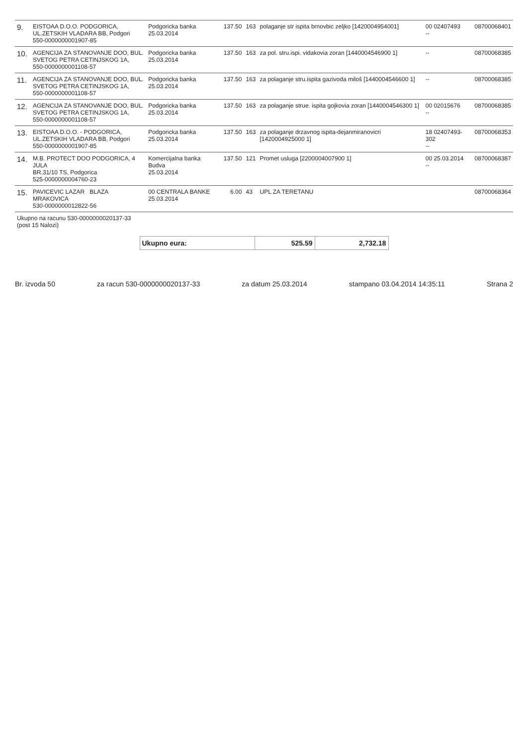| 9. | EISTOAA D.O.O. PODGORICA, UL.ZETSKIH VLADARA BB, Podgori 550-0000000001907-85 | Podgoricka banka 25.03.2014 | | 137.50 | 163 | polaganje str ispita brnovbic zeljko [1420004954001] | 00 02407493 -- | 08700068401 |
| 10. | AGENCIJA ZA STANOVANJE DOO, BUL. SVETOG PETRA CETINJSKOG 1A, 550-0000000001108-57 | Podgoricka banka 25.03.2014 | | 137.50 | 163 | za pol. stru.ispi. vidakovia zoran [1440004546900 1] | -- | 08700068385 |
| 11. | AGENCIJA ZA STANOVANJE DOO, BUL. SVETOG PETRA CETINJSKOG 1A, 550-0000000001108-57 | Podgoricka banka 25.03.2014 | | 137.50 | 163 | za polaganje stru.ispita gazivoda miloš [1440004546600 1] | -- | 08700068385 |
| 12. | AGENCIJA ZA STANOVANJE DOO, BUL. SVETOG PETRA CETINJSKOG 1A, 550-0000000001108-57 | Podgoricka banka 25.03.2014 | | 137.50 | 163 | za polaganje strue. ispita gojkovia zoran [1440004546300 1] | 00 02015676 -- | 08700068385 |
| 13. | EISTOAA D.O.O. - PODGORICA, UL.ZETSKIH VLADARA BB, Podgori 550-0000000001907-85 | Podgoricka banka 25.03.2014 | | 137.50 | 163 | za polaganje drzavnog ispita-dejanmiranovicri [1420004925000 1] | 18 02407493-302 -- | 08700068353 |
| 14. | M.B. PROTECT DOO PODGORICA, 4 JULA BR.31/10 TS, Podgorica 525-0000000004760-23 | Komercijalna banka Budva 25.03.2014 | | 137.50 | 121 | Promet usluga [2200004007900 1] | 00 25.03.2014 -- | 08700068387 |
| 15. | PAVICEVIC LAZAR BLAZA MRAKOVICA 530-0000000012822-56 | 00 CENTRALA BANKE 25.03.2014 | | 6.00 | 43 | UPL ZA TERETANU | | 08700068364 |
| Ukupno na racunu 530-0000000020137-33 (post 15 Nalozi) | | | | | | | | |
| Ukupno eura: | 525.59 | 2,732.18 |
Br. izvoda 50 za racun 530-0000000020137-33 za datum 25.03.2014 stampano 03.04.2014 14:35:11 Strana 2